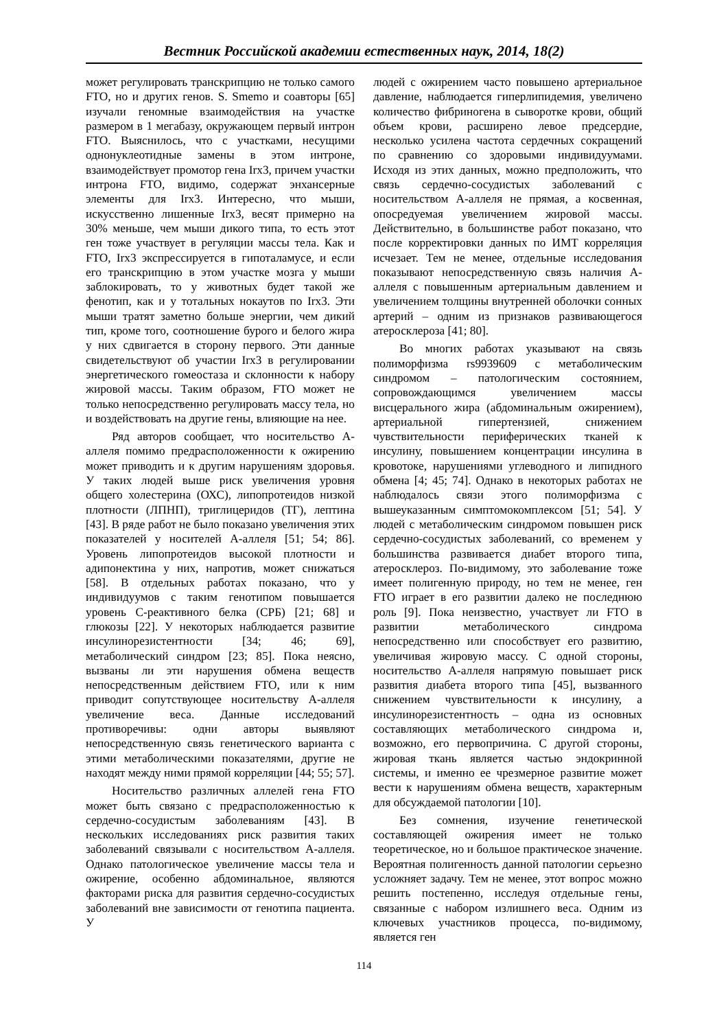Вестник Российской академии естественных наук, 2014, 18(2)
может регулировать транскрипцию не только самого FTO, но и других генов. S. Smemo и соавторы [65] изучали геномные взаимодействия на участке размером в 1 мегабазу, окружающем первый интрон FTO. Выяснилось, что с участками, несущими однонуклеотидные замены в этом интроне, взаимодействует промотор гена Irx3, причем участки интрона FTO, видимо, содержат энхансерные элементы для Irx3. Интересно, что мыши, искусственно лишенные Irx3, весят примерно на 30% меньше, чем мыши дикого типа, то есть этот ген тоже участвует в регуляции массы тела. Как и FTO, Irx3 экспрессируется в гипоталамусе, и если его транскрипцию в этом участке мозга у мыши заблокировать, то у животных будет такой же фенотип, как и у тотальных нокаутов по Irx3. Эти мыши тратят заметно больше энергии, чем дикий тип, кроме того, соотношение бурого и белого жира у них сдвигается в сторону первого. Эти данные свидетельствуют об участии Irx3 в регулировании энергетического гомеостаза и склонности к набору жировой массы. Таким образом, FTO может не только непосредственно регулировать массу тела, но и воздействовать на другие гены, влияющие на нее.
Ряд авторов сообщает, что носительство A-аллеля помимо предрасположенности к ожирению может приводить и к другим нарушениям здоровья. У таких людей выше риск увеличения уровня общего холестерина (ОХС), липопротеидов низкой плотности (ЛПНП), триглицеридов (ТГ), лептина [43]. В ряде работ не было показано увеличения этих показателей у носителей A-аллеля [51; 54; 86]. Уровень липопротеидов высокой плотности и адипонектина у них, напротив, может снижаться [58]. В отдельных работах показано, что у индивидуумов с таким генотипом повышается уровень C-реактивного белка (СРБ) [21; 68] и глюкозы [22]. У некоторых наблюдается развитие инсулинорезистентности [34; 46; 69], метаболический синдром [23; 85]. Пока неясно, вызваны ли эти нарушения обмена веществ непосредственным действием FTO, или к ним приводит сопутствующее носительству A-аллеля увеличение веса. Данные исследований противоречивы: одни авторы выявляют непосредственную связь генетического варианта с этими метаболическими показателями, другие не находят между ними прямой корреляции [44; 55; 57].
Носительство различных аллелей гена FTO может быть связано с предрасположенностью к сердечно-сосудистым заболеваниям [43]. В нескольких исследованиях риск развития таких заболеваний связывали с носительством A-аллеля. Однако патологическое увеличение массы тела и ожирение, особенно абдоминальное, являются факторами риска для развития сердечно-сосудистых заболеваний вне зависимости от генотипа пациента. У
людей с ожирением часто повышено артериальное давление, наблюдается гиперлипидемия, увеличено количество фибриногена в сыворотке крови, общий объем крови, расширено левое предсердие, несколько усилена частота сердечных сокращений по сравнению со здоровыми индивидуумами. Исходя из этих данных, можно предположить, что связь сердечно-сосудистых заболеваний с носительством A-аллеля не прямая, а косвенная, опосредуемая увеличением жировой массы. Действительно, в большинстве работ показано, что после корректировки данных по ИМТ корреляция исчезает. Тем не менее, отдельные исследования показывают непосредственную связь наличия A-аллеля с повышенным артериальным давлением и увеличением толщины внутренней оболочки сонных артерий – одним из признаков развивающегося атеросклероза [41; 80].
Во многих работах указывают на связь полиморфизма rs9939609 с метаболическим синдромом – патологическим состоянием, сопровождающимся увеличением массы висцерального жира (абдоминальным ожирением), артериальной гипертензией, снижением чувствительности периферических тканей к инсулину, повышением концентрации инсулина в кровотоке, нарушениями углеводного и липидного обмена [4; 45; 74]. Однако в некоторых работах не наблюдалось связи этого полиморфизма с вышеуказанным симптомокомплексом [51; 54]. У людей с метаболическим синдромом повышен риск сердечно-сосудистых заболеваний, со временем у большинства развивается диабет второго типа, атеросклероз. По-видимому, это заболевание тоже имеет полигенную природу, но тем не менее, ген FTO играет в его развитии далеко не последнюю роль [9]. Пока неизвестно, участвует ли FTO в развитии метаболического синдрома непосредственно или способствует его развитию, увеличивая жировую массу. С одной стороны, носительство A-аллеля напрямую повышает риск развития диабета второго типа [45], вызванного снижением чувствительности к инсулину, а инсулинорезистентность – одна из основных составляющих метаболического синдрома и, возможно, его первопричина. С другой стороны, жировая ткань является частью эндокринной системы, и именно ее чрезмерное развитие может вести к нарушениям обмена веществ, характерным для обсуждаемой патологии [10].
Без сомнения, изучение генетической составляющей ожирения имеет не только теоретическое, но и большое практическое значение. Вероятная полигенность данной патологии серьезно усложняет задачу. Тем не менее, этот вопрос можно решить постепенно, исследуя отдельные гены, связанные с набором излишнего веса. Одним из ключевых участников процесса, по-видимому, является ген
114